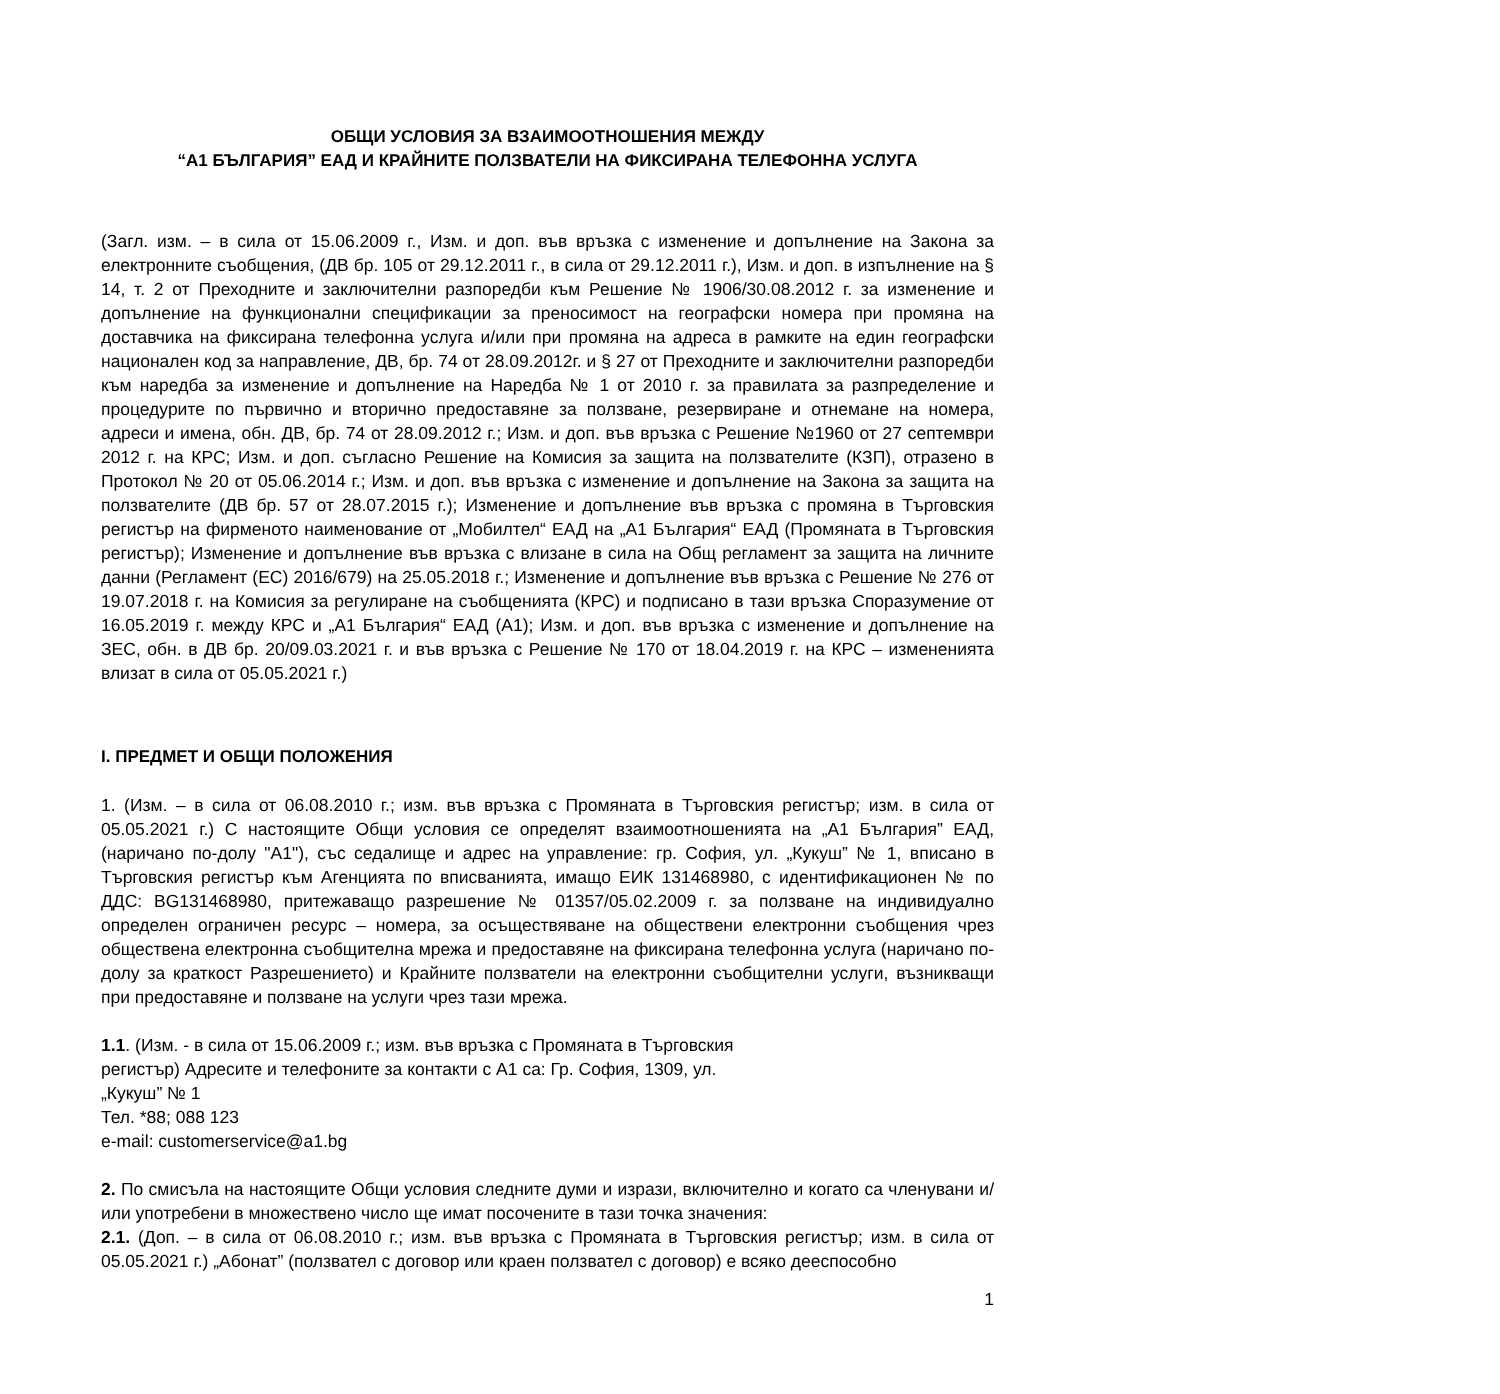ОБЩИ УСЛОВИЯ ЗА ВЗАИМООТНОШЕНИЯ МЕЖДУ
“А1 БЪЛГАРИЯ” ЕАД И КРАЙНИТЕ ПОЛЗВАТЕЛИ НА ФИКСИРАНА ТЕЛЕФОННА УСЛУГА
(Загл. изм. – в сила от 15.06.2009 г., Изм. и доп. във връзка с изменение и допълнение на Закона за електронните съобщения, (ДВ бр. 105 от 29.12.2011 г., в сила от 29.12.2011 г.), Изм. и доп. в изпълнение на § 14, т. 2 от Преходните и заключителни разпоредби към Решение № 1906/30.08.2012 г. за изменение и допълнение на функционални спецификации за преносимост на географски номера при промяна на доставчика на фиксирана телефонна услуга и/или при промяна на адреса в рамките на един географски национален код за направление, ДВ, бр. 74 от 28.09.2012г. и § 27 от Преходните и заключителни разпоредби към наредба за изменение и допълнение на Наредба № 1 от 2010 г. за правилата за разпределение и процедурите по първично и вторично предоставяне за ползване, резервиране и отнемане на номера, адреси и имена, обн. ДВ, бр. 74 от 28.09.2012 г.; Изм. и доп. във връзка с Решение №1960 от 27 септември 2012 г. на КРС; Изм. и доп. съгласно Решение на Комисия за защита на ползвателите (КЗП), отразено в Протокол № 20 от 05.06.2014 г.; Изм. и доп. във връзка с изменение и допълнение на Закона за защита на ползвателите (ДВ бр. 57 от 28.07.2015 г.); Изменение и допълнение във връзка с промяна в Търговския регистър на фирменото наименование от „Мобилтел“ ЕАД на „А1 България“ ЕАД (Промяната в Търговския регистър); Изменение и допълнение във връзка с влизане в сила на Общ регламент за защита на личните данни (Регламент (ЕС) 2016/679) на 25.05.2018 г.; Изменение и допълнение във връзка с Решение № 276 от 19.07.2018 г. на Комисия за регулиране на съобщенията (КРС) и подписано в тази връзка Споразумение от 16.05.2019 г. между КРС и „А1 България“ ЕАД (А1); Изм. и доп. във връзка с изменение и допълнение на ЗЕС, обн. в ДВ бр. 20/09.03.2021 г. и във връзка с Решение № 170 от 18.04.2019 г. на КРС – измененията влизат в сила от 05.05.2021 г.)
I. ПРЕДМЕТ И ОБЩИ ПОЛОЖЕНИЯ
1. (Изм. – в сила от 06.08.2010 г.; изм. във връзка с Промяната в Търговския регистър; изм. в сила от 05.05.2021 г.) С настоящите Общи условия се определят взаимоотношенията на „А1 България” ЕАД, (наричано по-долу "А1"), със седалище и адрес на управление: гр. София, ул. „Кукуш” № 1, вписано в Търговския регистър към Агенцията по вписванията, имащо ЕИК 131468980, с идентификационен № по ДДС: BG131468980, притежаващо разрешение № 01357/05.02.2009 г. за ползване на индивидуално определен ограничен ресурс – номера, за осъществяване на обществени електронни съобщения чрез обществена електронна съобщителна мрежа и предоставяне на фиксирана телефонна услуга (наричано по-долу за краткост Разрешението) и Крайните ползватели на електронни съобщителни услуги, възникващи при предоставяне и ползване на услуги чрез тази мрежа.
1.1. (Изм. - в сила от 15.06.2009 г.; изм. във връзка с Промяната в Търговския
регистър) Адресите и телефоните за контакти с А1 са: Гр. София, 1309, ул.
„Кукуш” № 1
Тел. *88; 088 123
e-mail: customerservice@a1.bg
2. По смисъла на настоящите Общи условия следните думи и изрази, включително и когато са членувани и/или употребени в множествено число ще имат посочените в тази точка значения:
2.1. (Доп. – в сила от 06.08.2010 г.; изм. във връзка с Промяната в Търговския регистър; изм. в сила от 05.05.2021 г.) „Абонат” (ползвател с договор или краен ползвател с договор) е всяко дееспособно
1